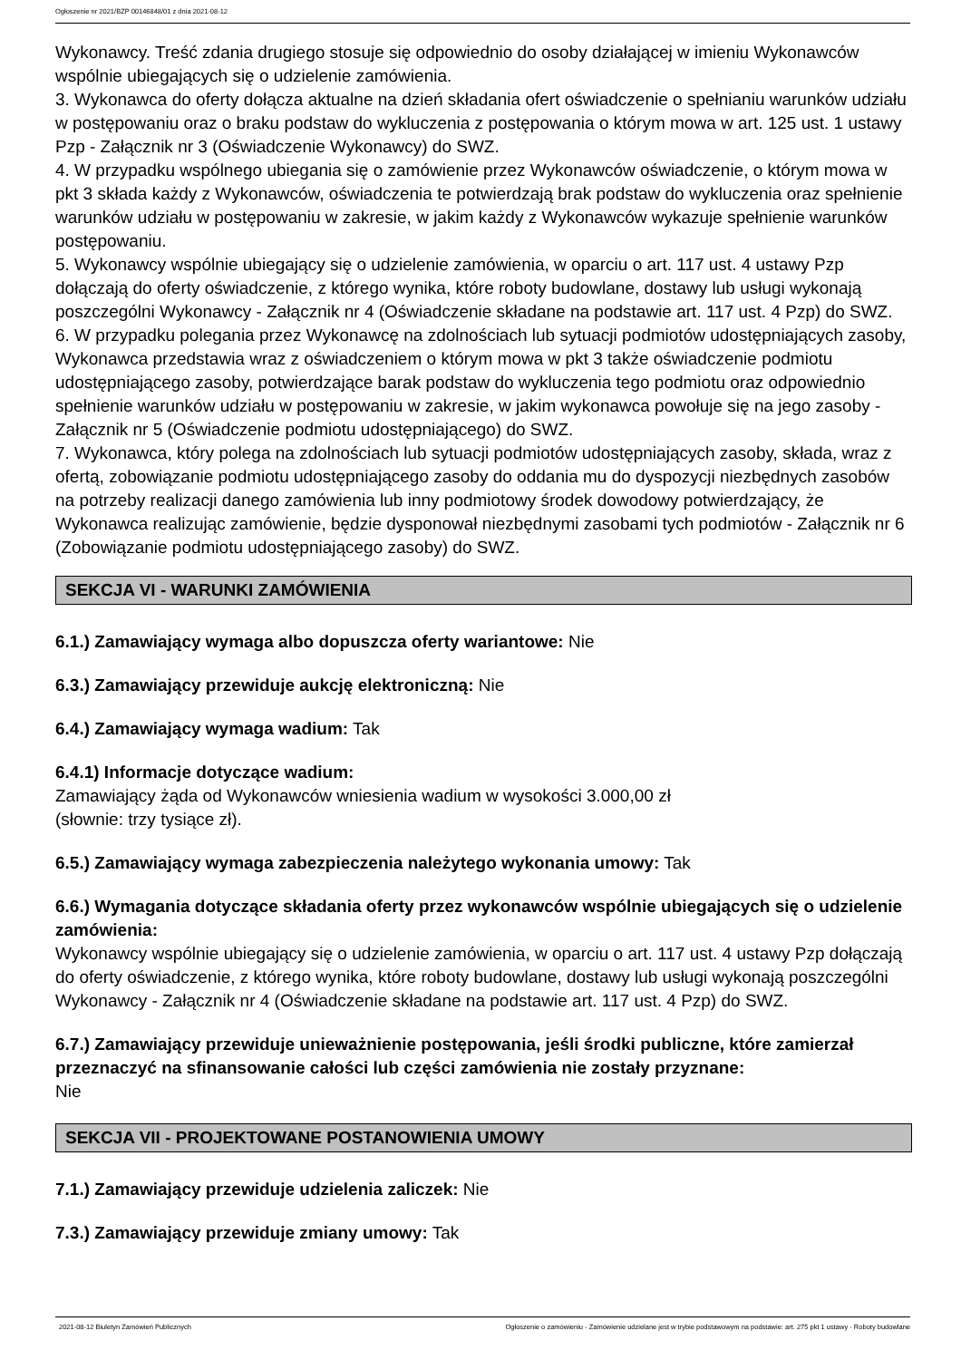Ogłoszenie nr 2021/BZP 00146848/01 z dnia 2021-08-12
Wykonawcy. Treść zdania drugiego stosuje się odpowiednio do osoby działającej w imieniu Wykonawców wspólnie ubiegających się o udzielenie zamówienia.
3. Wykonawca do oferty dołącza aktualne na dzień składania ofert oświadczenie o spełnianiu warunków udziału w postępowaniu oraz o braku podstaw do wykluczenia z postępowania o którym mowa w art. 125 ust. 1 ustawy Pzp - Załącznik nr 3 (Oświadczenie Wykonawcy) do SWZ.
4. W przypadku wspólnego ubiegania się o zamówienie przez Wykonawców oświadczenie, o którym mowa w pkt 3 składa każdy z Wykonawców, oświadczenia te potwierdzają brak podstaw do wykluczenia oraz spełnienie warunków udziału w postępowaniu w zakresie, w jakim każdy z Wykonawców wykazuje spełnienie warunków postępowaniu.
5. Wykonawcy wspólnie ubiegający się o udzielenie zamówienia, w oparciu o art. 117 ust. 4 ustawy Pzp dołączają do oferty oświadczenie, z którego wynika, które roboty budowlane, dostawy lub usługi wykonają poszczególni Wykonawcy - Załącznik nr 4 (Oświadczenie składane na podstawie art. 117 ust. 4 Pzp) do SWZ.
6. W przypadku polegania przez Wykonawcę na zdolnościach lub sytuacji podmiotów udostępniających zasoby, Wykonawca przedstawia wraz z oświadczeniem o którym mowa w pkt 3 także oświadczenie podmiotu udostępniającego zasoby, potwierdzające barak podstaw do wykluczenia tego podmiotu oraz odpowiednio spełnienie warunków udziału w postępowaniu w zakresie, w jakim wykonawca powołuje się na jego zasoby - Załącznik nr 5 (Oświadczenie podmiotu udostępniającego) do SWZ.
7. Wykonawca, który polega na zdolnościach lub sytuacji podmiotów udostępniających zasoby, składa, wraz z ofertą, zobowiązanie podmiotu udostępniającego zasoby do oddania mu do dyspozycji niezbędnych zasobów na potrzeby realizacji danego zamówienia lub inny podmiotowy środek dowodowy potwierdzający, że Wykonawca realizując zamówienie, będzie dysponował niezbędnymi zasobami tych podmiotów - Załącznik nr 6 (Zobowiązanie podmiotu udostępniającego zasoby) do SWZ.
SEKCJA VI - WARUNKI ZAMÓWIENIA
6.1.) Zamawiający wymaga albo dopuszcza oferty wariantowe: Nie
6.3.) Zamawiający przewiduje aukcję elektroniczną: Nie
6.4.) Zamawiający wymaga wadium: Tak
6.4.1) Informacje dotyczące wadium:
Zamawiający żąda od Wykonawców wniesienia wadium w wysokości 3.000,00 zł
(słownie: trzy tysiące zł).
6.5.) Zamawiający wymaga zabezpieczenia należytego wykonania umowy: Tak
6.6.) Wymagania dotyczące składania oferty przez wykonawców wspólnie ubiegających się o udzielenie zamówienia:
Wykonawcy wspólnie ubiegający się o udzielenie zamówienia, w oparciu o art. 117 ust. 4 ustawy Pzp dołączają do oferty oświadczenie, z którego wynika, które roboty budowlane, dostawy lub usługi wykonają poszczególni Wykonawcy - Załącznik nr 4 (Oświadczenie składane na podstawie art. 117 ust. 4 Pzp) do SWZ.
6.7.) Zamawiający przewiduje unieważnienie postępowania, jeśli środki publiczne, które zamierzał przeznaczyć na sfinansowanie całości lub części zamówienia nie zostały przyznane:
Nie
SEKCJA VII - PROJEKTOWANE POSTANOWIENIA UMOWY
7.1.) Zamawiający przewiduje udzielenia zaliczek: Nie
7.3.) Zamawiający przewiduje zmiany umowy: Tak
2021-08-12 Biuletyn Zamówień Publicznych Ogłoszenie o zamówieniu - Zamówienie udzielane jest w trybie podstawowym na podstawie: art. 275 pkt 1 ustawy - Roboty budowlane